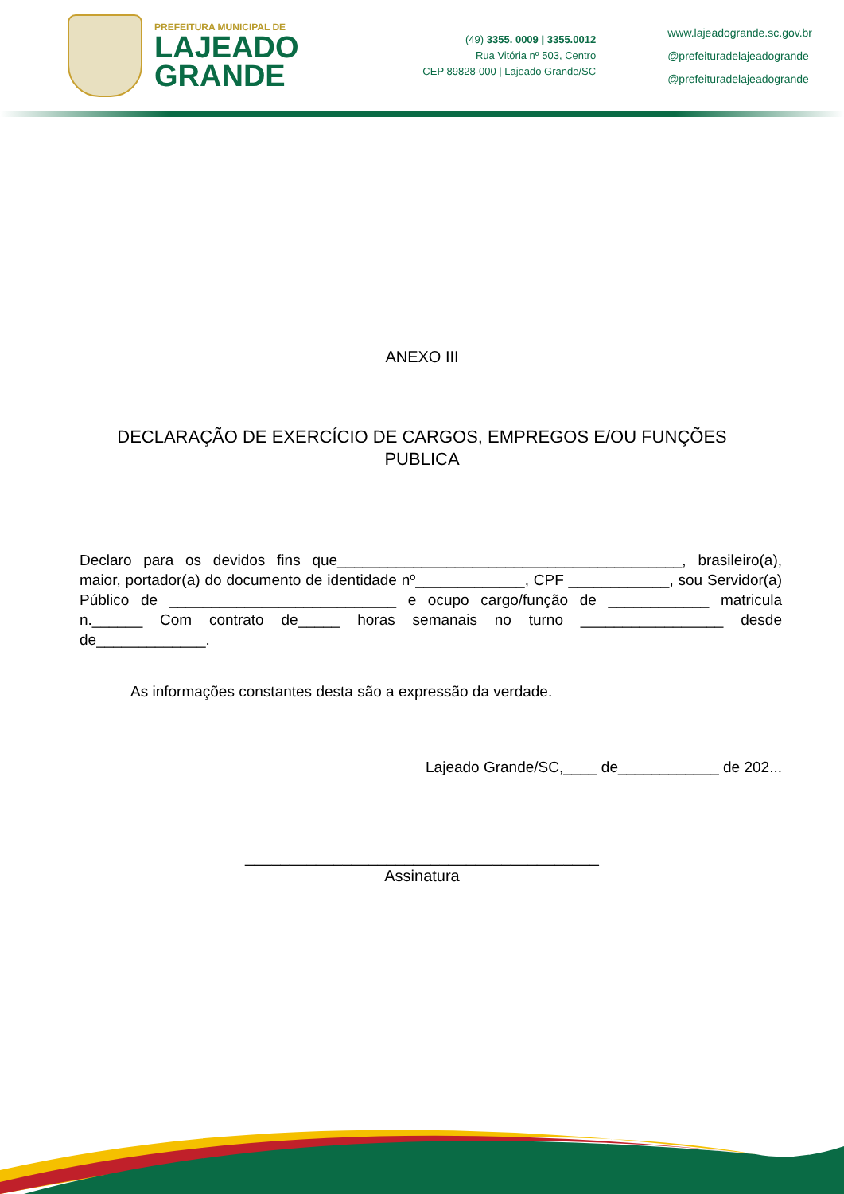PREFEITURA MUNICIPAL DE
LAJEADO
GRANDE
(49) 3355. 0009 | 3355.0012
Rua Vitória nº 503, Centro
CEP 89828-000 | Lajeado Grande/SC
www.lajeadogrande.sc.gov.br
@prefeituradelajeadogrande
@prefeituradelajeadogrande
ANEXO III
DECLARAÇÃO DE EXERCÍCIO DE CARGOS, EMPREGOS E/OU FUNÇÕES
PUBLICA
Declaro para os devidos fins que_________________________________________, brasileiro(a), maior, portador(a) do documento de identidade nº_____________, CPF ____________, sou Servidor(a) Público de ___________________________ e ocupo cargo/função de ____________ matricula n.______ Com contrato de_____ horas semanais no turno _________________ desde de_____________.
As informações constantes desta são a expressão da verdade.
Lajeado Grande/SC,____ de____________ de 202...
________________________________________
Assinatura